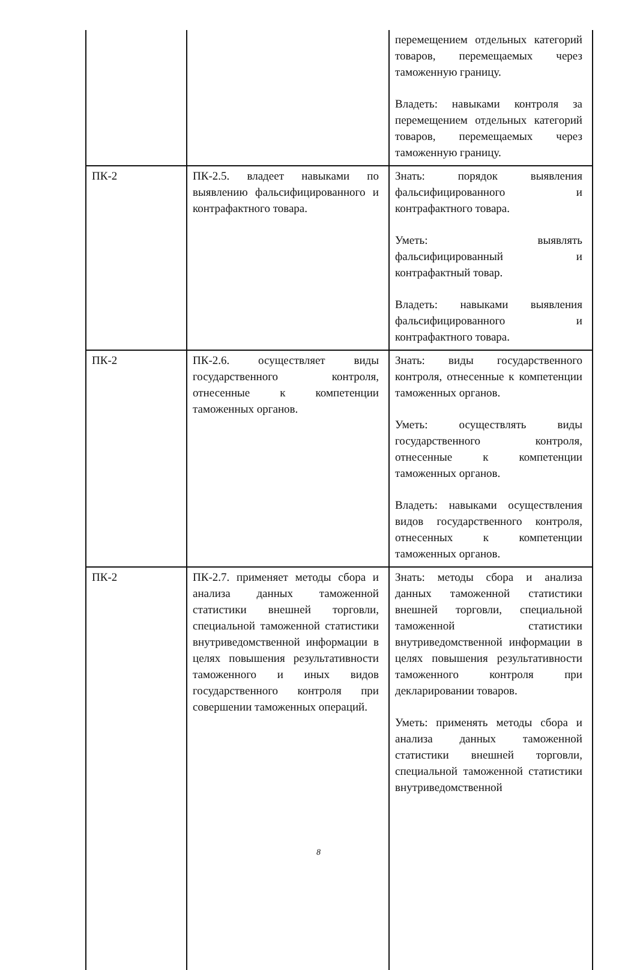| | | перемещением отдельных категорий товаров, перемещаемых через таможенную границу. Владеть: навыками контроля за перемещением отдельных категорий товаров, перемещаемых через таможенную границу. |
| ПК-2 | ПК-2.5. владеет навыками по выявлению фальсифицированного и контрафактного товара. | Знать: порядок выявления фальсифицированного и контрафактного товара. Уметь: выявлять фальсифицированный и контрафактный товар. Владеть: навыками выявления фальсифицированного и контрафактного товара. |
| ПК-2 | ПК-2.6. осуществляет виды государственного контроля, отнесенные к компетенции таможенных органов. | Знать: виды государственного контроля, отнесенные к компетенции таможенных органов. Уметь: осуществлять виды государственного контроля, отнесенные к компетенции таможенных органов. Владеть: навыками осуществления видов государственного контроля, отнесенных к компетенции таможенных органов. |
| ПК-2 | ПК-2.7. применяет методы сбора и анализа данных таможенной статистики внешней торговли, специальной таможенной статистики внутриведомственной информации в целях повышения результативности таможенного и иных видов государственного контроля при совершении таможенных операций. | Знать: методы сбора и анализа данных таможенной статистики внешней торговли, специальной таможенной статистики внутриведомственной информации в целях повышения результативности таможенного контроля при декларировании товаров. Уметь: применять методы сбора и анализа данных таможенной статистики внешней торговли, специальной таможенной статистики внутриведомственной |
8